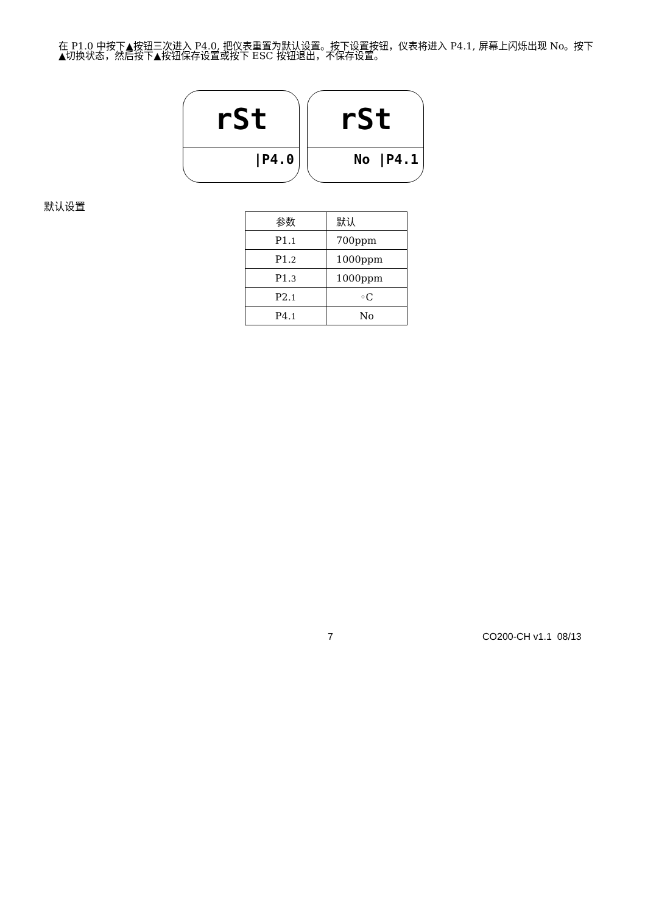在 P1.0 中按下▲按钮三次进入 P4.0, 把仪表重置为默认设置。按下设置按钮，仪表将进入 P4.1, 屏幕上闪烁出现 No。按下▲切换状态，然后按下▲按钮保存设置或按下 ESC 按钮退出，不保存设置。
rSt
|P4.0
rSt
No |P4.1
默认设置
| 参数 | 默认 |
| --- | --- |
| P1. 1 | 700ppm |
| P1. 2 | 1000ppm |
| P1. 3 | 1000ppm |
| P2. 1 | ◦C |
| P4. 1 | No |
7 CO200-CH v1.1 08/13